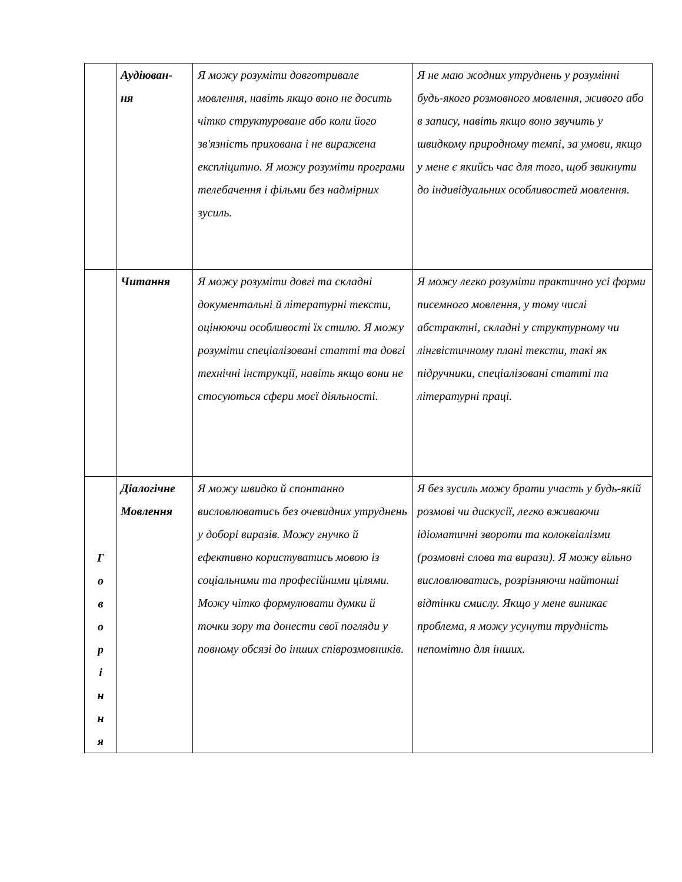| | Аудіюван- ня | Я можу розуміти довготривале мовлення, навіть якщо воно не досить чітко структуроване або коли його зв'язність прихована і не виражена експліцитно. Я можу розуміти програми телебачення і фільми без надмірних зусиль. | Я не маю жодних утруднень у розумінні будь-якого розмовного мовлення, живого або в запису, навіть якщо воно звучить у швидкому природному темпі, за умови, якщо у мене є якийсь час для того, щоб звикнути до індивідуальних особливостей мовлення. |
| | Читання | Я можу розуміти довгі та складні документальні й літературні тексти, оцінюючи особливості їх стилю. Я можу розуміти спеціалізовані статті та довгі технічні інструкції, навіть якщо вони не стосуються сфери моєї діяльності. | Я можу легко розуміти практично усі форми писемного мовлення, у тому числі абстрактні, складні у структурному чи лінгвістичному плані тексти, такі як підручники, спеціалізовані статті та літературні праці. |
| Г о в о р і н н я | Діалогічне Мовлення | Я можу швидко й спонтанно висловлюватись без очевидних утруднень у доборі виразів. Можу гнучко й ефективно користуватись мовою із соціальними та професійними цілями. Можу чітко формулювати думки й точки зору та донести свої погляди у повному обсязі до інших співрозмовників. | Я без зусиль можу брати участь у будь-якій розмові чи дискусії, легко вживаючи ідіоматичні звороти та колоквіалізми (розмовні слова та вирази). Я можу вільно висловлюватись, розрізняючи найтонші відтінки смислу. Якщо у мене виникає проблема, я можу усунути трудність непомітно для інших. |